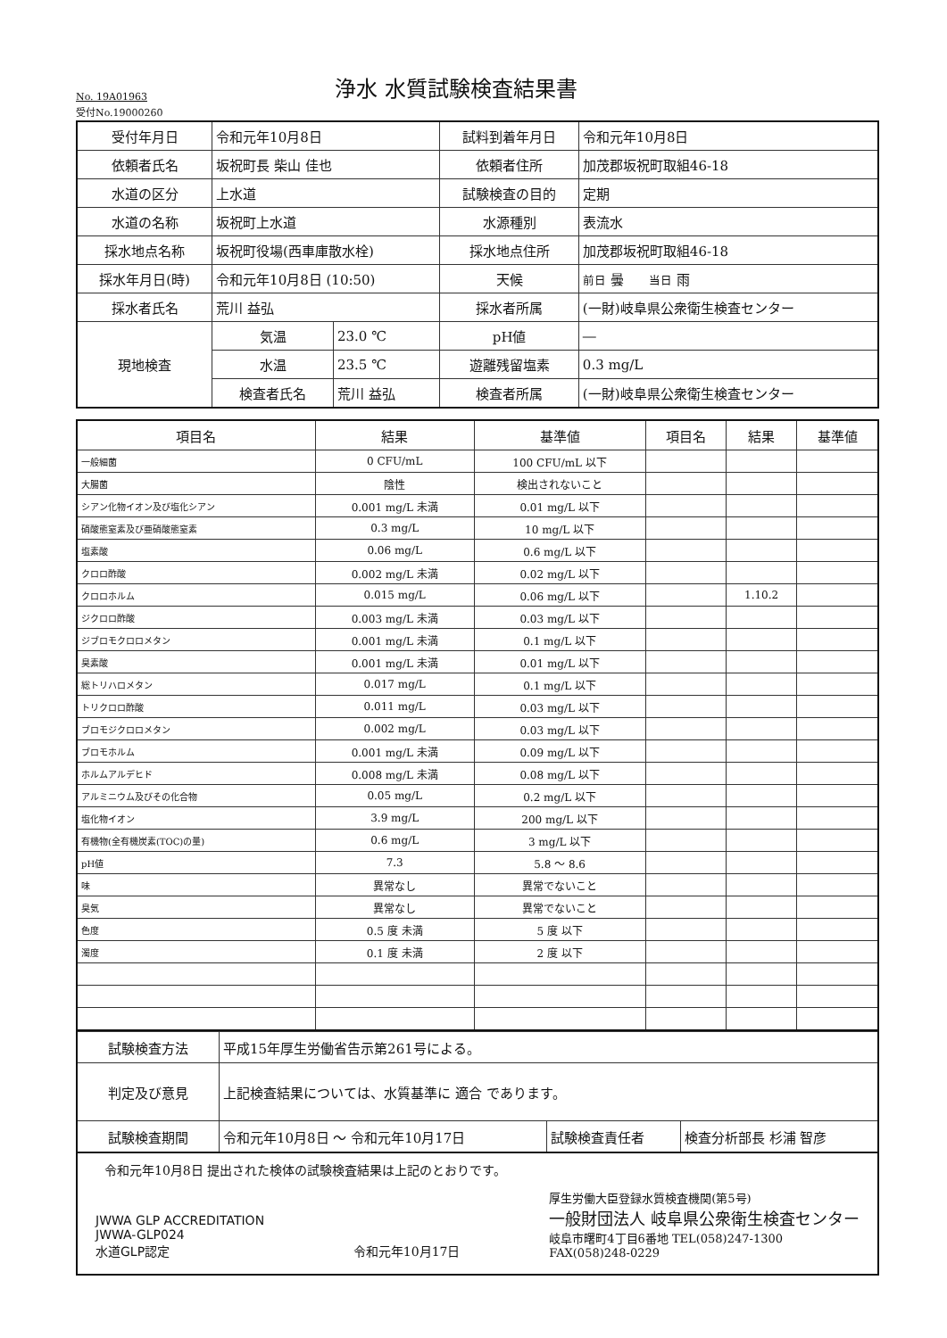No. 19A01963
浄水 水質試験検査結果書
受付No.19000260
| 受付年月日 | 令和元年10月8日 | | 試料到着年月日 | 令和元年10月8日 |
| 依頼者氏名 | 坂祝町長 柴山 佳也 | | 依頼者住所 | 加茂郡坂祝町取組46-18 |
| 水道の区分 | 上水道 | | 試験検査の目的 | 定期 |
| 水道の名称 | 坂祝町上水道 | | 水源種別 | 表流水 |
| 採水地点名称 | 坂祝町役場(西車庫散水栓) | | 採水地点住所 | 加茂郡坂祝町取組46-18 |
| 採水年月日(時) | 令和元年10月8日 (10:50) | | 天候 | 前日 曇 当日 雨 |
| 採水者氏名 | 荒川 益弘 | | 採水者所属 | (一財)岐阜県公衆衛生検査センター |
| 現地検査 | 気温 | 23.0 ℃ | pH値 | ― |
| | 水温 | 23.5 ℃ | 遊離残留塩素 | 0.3 mg/L |
| | 検査者氏名 | 荒川 益弘 | 検査者所属 | (一財)岐阜県公衆衛生検査センター |
| 項目名 | 結果 | 基準値 | 項目名 | 結果 | 基準値 |
| --- | --- | --- | --- | --- | --- |
| 一般細菌 | 0 CFU/mL | 100 CFU/mL 以下 | | | |
| 大腸菌 | 陰性 | 検出されないこと | | | |
| シアン化物イオン及び塩化シアン | 0.001 mg/L 未満 | 0.01 mg/L 以下 | | | |
| 硝酸態窒素及び亜硝酸態窒素 | 0.3 mg/L | 10 mg/L 以下 | | | |
| 塩素酸 | 0.06 mg/L | 0.6 mg/L 以下 | | | |
| クロロ酢酸 | 0.002 mg/L 未満 | 0.02 mg/L 以下 | | | |
| クロロホルム | 0.015 mg/L | 0.06 mg/L 以下 | | 1.10.2 | |
| ジクロロ酢酸 | 0.003 mg/L 未満 | 0.03 mg/L 以下 | | | |
| ジブロモクロロメタン | 0.001 mg/L 未満 | 0.1 mg/L 以下 | | | |
| 臭素酸 | 0.001 mg/L 未満 | 0.01 mg/L 以下 | | | |
| 総トリハロメタン | 0.017 mg/L | 0.1 mg/L 以下 | | | |
| トリクロロ酢酸 | 0.011 mg/L | 0.03 mg/L 以下 | | | |
| ブロモジクロロメタン | 0.002 mg/L | 0.03 mg/L 以下 | | | |
| ブロモホルム | 0.001 mg/L 未満 | 0.09 mg/L 以下 | | | |
| ホルムアルデヒド | 0.008 mg/L 未満 | 0.08 mg/L 以下 | | | |
| アルミニウム及びその化合物 | 0.05 mg/L | 0.2 mg/L 以下 | | | |
| 塩化物イオン | 3.9 mg/L | 200 mg/L 以下 | | | |
| 有機物(全有機炭素(TOC)の量) | 0.6 mg/L | 3 mg/L 以下 | | | |
| pH値 | 7.3 | 5.8 ～ 8.6 | | | |
| 味 | 異常なし | 異常でないこと | | | |
| 臭気 | 異常なし | 異常でないこと | | | |
| 色度 | 0.5 度 未満 | 5 度 以下 | | | |
| 濁度 | 0.1 度 未満 | 2 度 以下 | | | |
| 試験検査方法 | 平成15年厚生労働省告示第261号による。 | | |
| 判定及び意見 | 上記検査結果については、水質基準に 適合 であります。 | | |
| 試験検査期間 | 令和元年10月8日 ～ 令和元年10月17日 | 試験検査責任者 | 検査分析部長 杉浦 智彦 |
令和元年10月8日 提出された検体の試験検査結果は上記のとおりです。
JWWA GLP ACCREDITATION
JWWA-GLP024
水道GLP認定
令和元年10月17日
厚生労働大臣登録水質検査機関(第5号)
一般財団法人 岐阜県公衆衛生検査センター
岐阜市曙町4丁目6番地 TEL(058)247-1300
FAX(058)248-0229